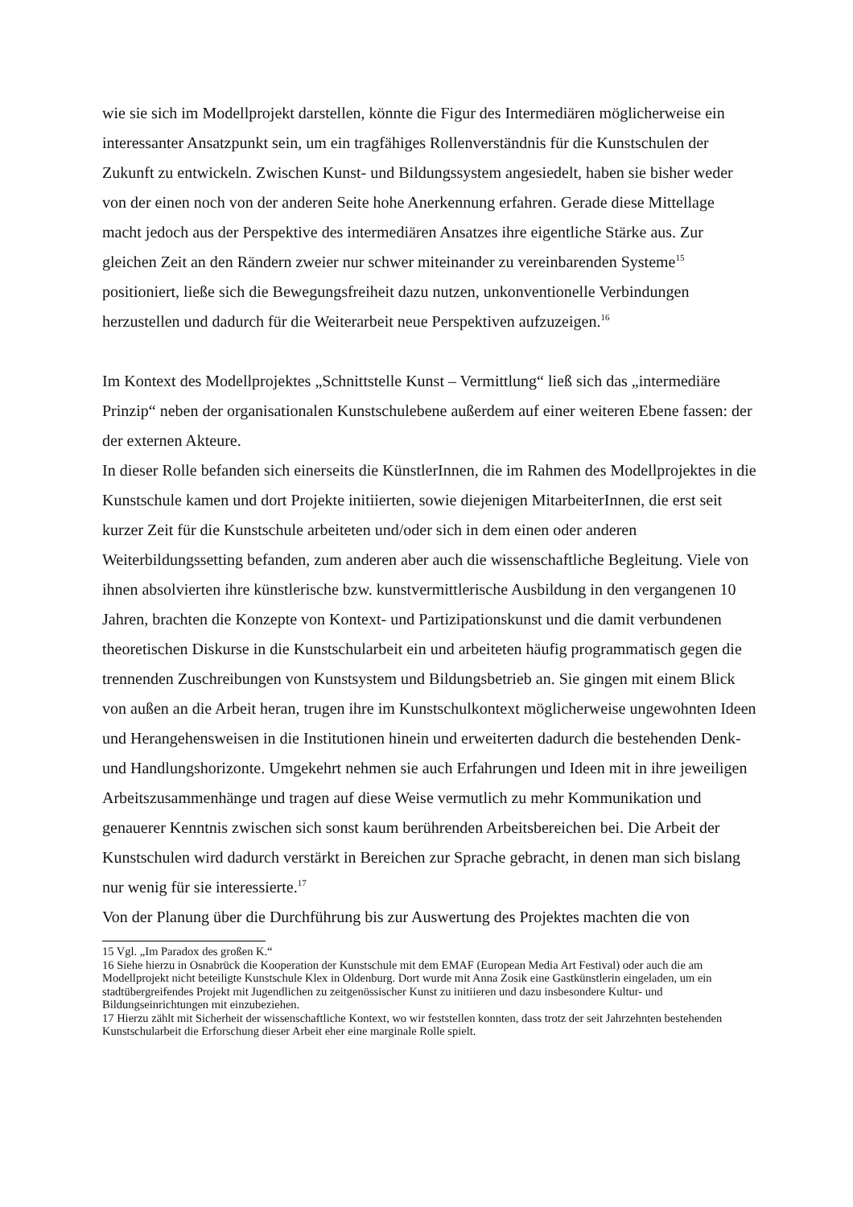wie sie sich im Modellprojekt darstellen, könnte die Figur des Intermediären möglicherweise ein interessanter Ansatzpunkt sein, um ein tragfähiges Rollenverständnis für die Kunstschulen der Zukunft zu entwickeln. Zwischen Kunst- und Bildungssystem angesiedelt, haben sie bisher weder von der einen noch von der anderen Seite hohe Anerkennung erfahren. Gerade diese Mittellage macht jedoch aus der Perspektive des intermediären Ansatzes ihre eigentliche Stärke aus. Zur gleichen Zeit an den Rändern zweier nur schwer miteinander zu vereinbarenden Systeme<sup>15</sup> positioniert, ließe sich die Bewegungsfreiheit dazu nutzen, unkonventionelle Verbindungen herzustellen und dadurch für die Weiterarbeit neue Perspektiven aufzuzeigen.<sup>16</sup>
Im Kontext des Modellprojektes „Schnittstelle Kunst – Vermittlung“ ließ sich das „intermediäre Prinzip“ neben der organisationalen Kunstschulebene außerdem auf einer weiteren Ebene fassen: der der externen Akteure.
In dieser Rolle befanden sich einerseits die KünstlerInnen, die im Rahmen des Modellprojektes in die Kunstschule kamen und dort Projekte initiierten, sowie diejenigen MitarbeiterInnen, die erst seit kurzer Zeit für die Kunstschule arbeiteten und/oder sich in dem einen oder anderen Weiterbildungssetting befanden, zum anderen aber auch die wissenschaftliche Begleitung. Viele von ihnen absolvierten ihre künstlerische bzw. kunstvermittlerische Ausbildung in den vergangenen 10 Jahren, brachten die Konzepte von Kontext- und Partizipationskunst und die damit verbundenen theoretischen Diskurse in die Kunstschularbeit ein und arbeiteten häufig programmatisch gegen die trennenden Zuschreibungen von Kunstsystem und Bildungsbetrieb an. Sie gingen mit einem Blick von außen an die Arbeit heran, trugen ihre im Kunstschulkontext möglicherweise ungewohnten Ideen und Herangehensweisen in die Institutionen hinein und erweiterten dadurch die bestehenden Denk- und Handlungshorizonte. Umgekehrt nehmen sie auch Erfahrungen und Ideen mit in ihre jeweiligen Arbeitszusammenhänge und tragen auf diese Weise vermutlich zu mehr Kommunikation und genauerer Kenntnis zwischen sich sonst kaum berührenden Arbeitsbereichen bei. Die Arbeit der Kunstschulen wird dadurch verstärkt in Bereichen zur Sprache gebracht, in denen man sich bislang nur wenig für sie interessierte.<sup>17</sup>
Von der Planung über die Durchführung bis zur Auswertung des Projektes machten die von
15 Vgl. „Im Paradox des großen K.“
16 Siehe hierzu in Osnabrück die Kooperation der Kunstschule mit dem EMAF (European Media Art Festival) oder auch die am Modellprojekt nicht beteiligte Kunstschule Klex in Oldenburg. Dort wurde mit Anna Zosik eine Gastkünstlerin eingeladen, um ein stadtübergreifendes Projekt mit Jugendlichen zu zeitgenössischer Kunst zu initiieren und dazu insbesondere Kultur- und Bildungseinrichtungen mit einzubeziehen.
17 Hierzu zählt mit Sicherheit der wissenschaftliche Kontext, wo wir feststellen konnten, dass trotz der seit Jahrzehnten bestehenden Kunstschularbeit die Erforschung dieser Arbeit eher eine marginale Rolle spielt.